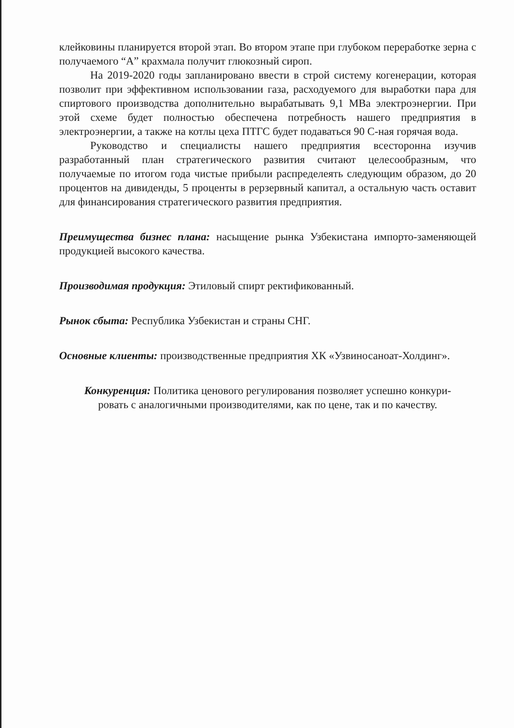клейковины планируется второй этап. Во втором этапе при глубоком переработке зерна с получаемого “А” крахмала получит глюкозный сироп.
На 2019-2020 годы запланировано ввести в строй систему когенерации, которая позволит при эффективном использовании газа, расходуемого для выработки пара для спиртового производства дополнительно вырабатывать 9,1 МВа электроэнергии. При этой схеме будет полностью обеспечена потребность нашего предприятия в электроэнергии, а также на котлы цеха ПТГС будет подаваться 90 С-ная горячая вода.
Руководство и специалисты нашего предприятия всесторонна изучив разработанный план стратегического развития считают целесообразным, что получаемые по итогом года чистые прибыли распределеять следующим образом, до 20 процентов на дивиденды, 5 проценты в рерзервный капитал, а остальную часть оставит для финансирования стратегического развития предприятия.
Преимущества бизнес плана: насыщение рынка Узбекистана импорто-заменяющей продукцией высокого качества.
Производимая продукция: Этиловый спирт ректификованный.
Рынок сбыта: Республика Узбекистан и страны СНГ.
Основные клиенты: производственные предприятия ХК «Узвиносаноат-Холдинг».
Конкуренция: Политика ценового регулирования позволяет успешно конкури-
ровать с аналогичными производителями, как по цене, так и по качеству.